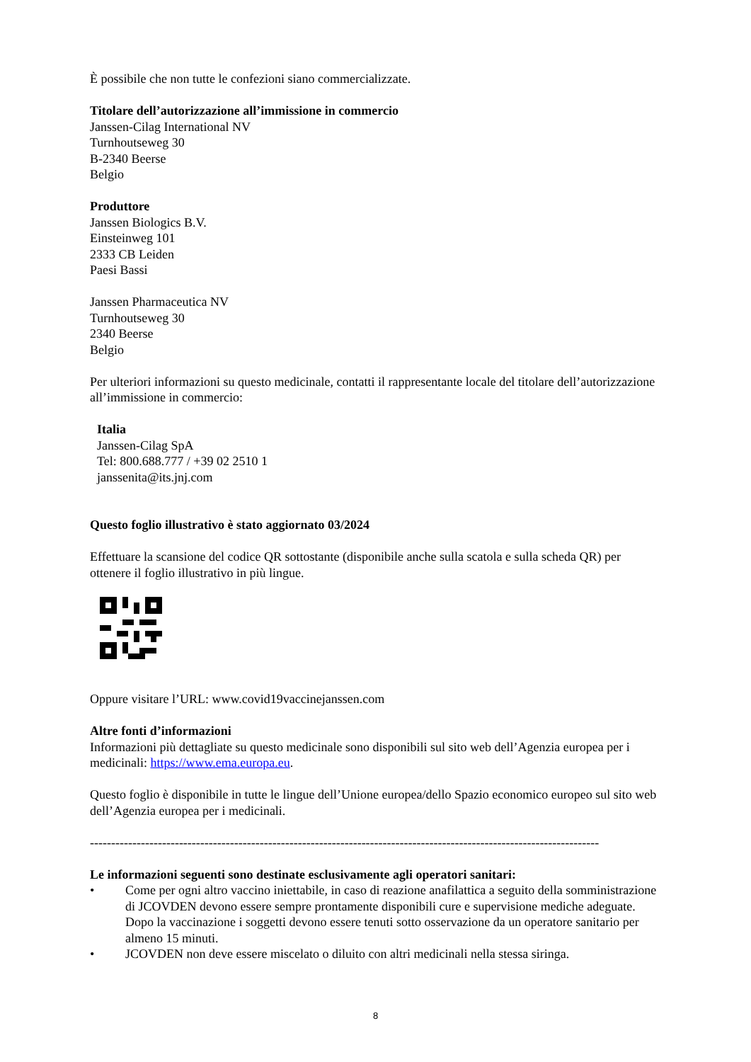È possibile che non tutte le confezioni siano commercializzate.
Titolare dell’autorizzazione all’immissione in commercio
Janssen-Cilag International NV
Turnhoutseweg 30
B-2340 Beerse
Belgio
Produttore
Janssen Biologics B.V.
Einsteinweg 101
2333 CB Leiden
Paesi Bassi
Janssen Pharmaceutica NV
Turnhoutseweg 30
2340 Beerse
Belgio
Per ulteriori informazioni su questo medicinale, contatti il rappresentante locale del titolare dell’autorizzazione all’immissione in commercio:
Italia
Janssen-Cilag SpA
Tel: 800.688.777 / +39 02 2510 1
janssenita@its.jnj.com
Questo foglio illustrativo è stato aggiornato 03/2024
Effettuare la scansione del codice QR sottostante (disponibile anche sulla scatola e sulla scheda QR) per ottenere il foglio illustrativo in più lingue.
Oppure visitare l’URL: www.covid19vaccinejanssen.com
Altre fonti d’informazioni
Informazioni più dettagliate su questo medicinale sono disponibili sul sito web dell’Agenzia europea per i medicinali: https://www.ema.europa.eu.
Questo foglio è disponibile in tutte le lingue dell’Unione europea/dello Spazio economico europeo sul sito web dell’Agenzia europea per i medicinali.
------------------------------------------------------------------------------------------------------------------------
Le informazioni seguenti sono destinate esclusivamente agli operatori sanitari:
• Come per ogni altro vaccino iniettabile, in caso di reazione anafilattica a seguito della somministrazione di JCOVDEN devono essere sempre prontamente disponibili cure e supervisione mediche adeguate. Dopo la vaccinazione i soggetti devono essere tenuti sotto osservazione da un operatore sanitario per almeno 15 minuti.
• JCOVDEN non deve essere miscelato o diluito con altri medicinali nella stessa siringa.
8